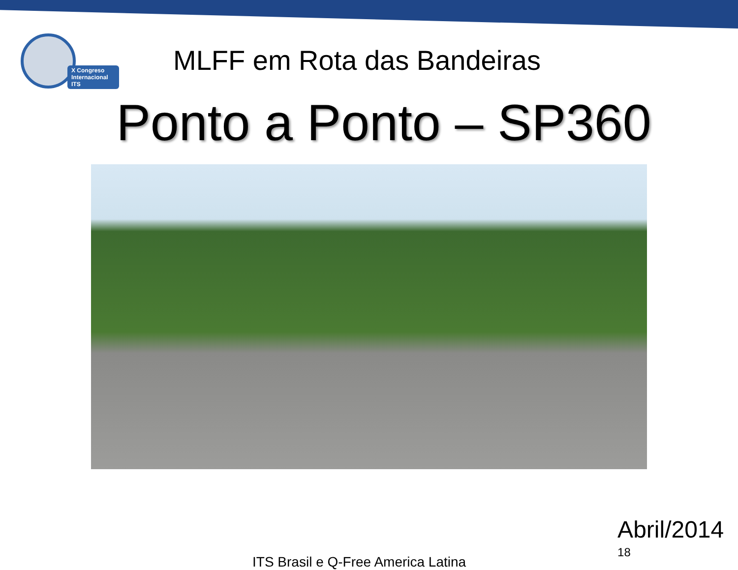X Congreso Internacional ITS
MLFF em Rota das Bandeiras
Ponto a Ponto – SP360
ITS Brasil e Q-Free America Latina
Abril/2014 <sup>18</sup>